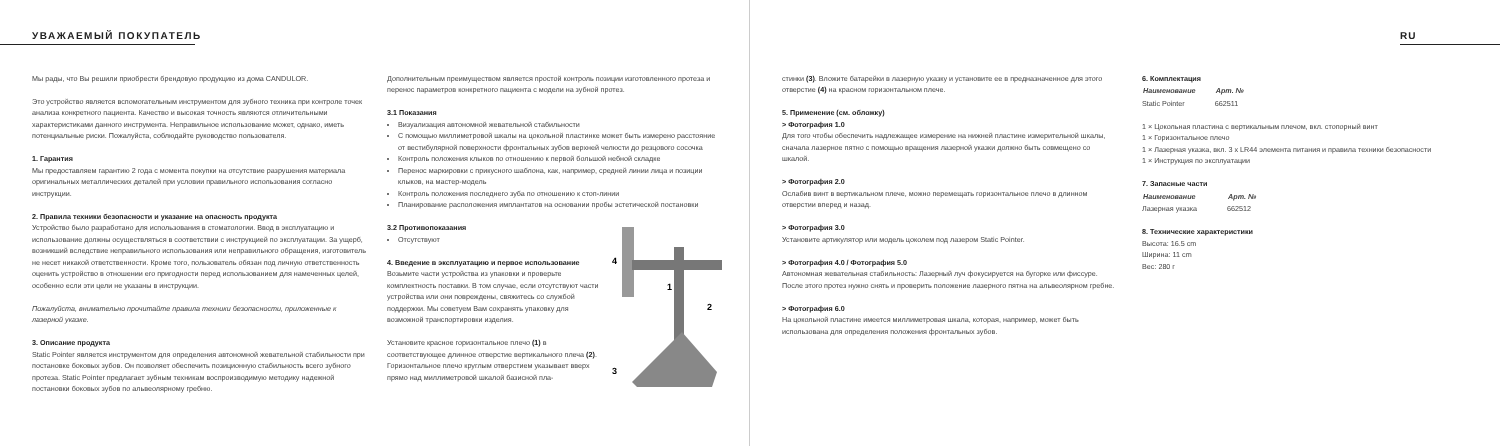УВАЖАЕМЫЙ ПОКУПАТЕЛЬ
Мы рады, что Вы решили приобрести брендовую продукцию из дома CANDULOR.
Это устройство является вспомогательным инструментом для зубного техника при контроле точек анализа конкретного пациента. Качество и высокая точность являются отличительными характеристиками данного инструмента. Неправильное использование может, однако, иметь потенциальные риски. Пожалуйста, соблюдайте руководство пользователя.
1. Гарантия
Мы предоставляем гарантию 2 года с момента покупки на отсутствие разрушения материала оригинальных металлических деталей при условии правильного использования согласно инструкции.
2. Правила техники безопасности и указание на опасность продукта
Устройство было разработано для использования в стоматологии. Ввод в эксплуатацию и использование должны осуществляться в соответствии с инструкцией по эксплуатации. За ущерб, возникший вследствие неправильного использования или неправильного обращения, изготовитель не несет никакой ответственности. Кроме того, пользователь обязан под личную ответственность оценить устройство в отношении его пригодности перед использованием для намеченных целей, особенно если эти цели не указаны в инструкции.
Пожалуйста, внимательно прочитайте правила техники безопасности, приложенные к лазерной указке.
3. Описание продукта
Static Pointer является инструментом для определения автономной жевательной стабильности при постановке боковых зубов. Он позволяет обеспечить позиционную стабильность всего зубного протеза. Static Pointer предлагает зубным техникам воспроизводимую методику надежной постановки боковых зубов по альвеолярному гребню.
Дополнительным преимуществом является простой контроль позиции изготовленного протеза и перенос параметров конкретного пациента с модели на зубной протез.
3.1 Показания
Визуализация автономной жевательной стабильности
С помощью миллиметровой шкалы на цокольной пластинке может быть измерено расстояние от вестибулярной поверхности фронтальных зубов верхней челюсти до резцового сосочка
Контроль положения клыков по отношению к первой большой небной складке
Перенос маркировки с прикусного шаблона, как, например, средней линии лица и позиции клыков, на мастер-модель
Контроль положения последнего зуба по отношению к стоп-линии
Планирование расположения имплантатов на основании пробы эстетической постановки
4
1
2
3
3.2 Противопоказания
Отсутствуют
4. Введение в эксплуатацию и первое использование
Возьмите части устройства из упаковки и проверьте комплектность поставки. В том случае, если отсутствуют части устройства или они повреждены, свяжитесь со службой поддержки. Мы советуем Вам сохранять упаковку для возможной транспортировки изделия.
Установите красное горизонтальное плечо (1) в соответствующее длинное отверстие вертикального плеча (2). Горизонтальное плечо круглым отверстием указывает вверх прямо над миллиметровой шкалой базисной пла-
RU
стинки (3). Вложите батарейки в лазерную указку и установите ее в предназначенное для этого отверстие (4) на красном горизонтальном плече.
5. Применение (см. обложку)
> Фотография 1.0
Для того чтобы обеспечить надлежащее измерение на нижней пластине измерительной шкалы, сначала лазерное пятно с помощью вращения лазерной указки должно быть совмещено со шкалой.
> Фотография 2.0
Ослабив винт в вертикальном плече, можно перемещать горизонтальное плечо в длинном отверстии вперед и назад.
> Фотография 3.0
Установите артикулятор или модель цоколем под лазером Static Pointer.
> Фотография 4.0 / Фотография 5.0
Автономная жевательная стабильность: Лазерный луч фокусируется на бугорке или фиссуре. После этого протез нужно снять и проверить положение лазерного пятна на альвеолярном гребне.
> Фотография 6.0
На цокольной пластине имеется миллиметровая шкала, которая, например, может быть использована для определения положения фронтальных зубов.
6. Комплектация
| Наименование | Арт. № |
| --- | --- |
| Static Pointer | 662511 |
1 × Цокольная пластина с вертикальным плечом, вкл. стопорный винт
1 × Горизонтальное плечо
1 × Лазерная указка, вкл. 3 x LR44 элемента питания и правила техники безопасности
1 × Инструкция по эксплуатации
7. Запасные части
| Наименование | Арт. № |
| --- | --- |
| Лазерная указка | 662512 |
8. Технические характеристики
Высота: 16.5 cm
Ширина: 11 cm
Вес: 280 г